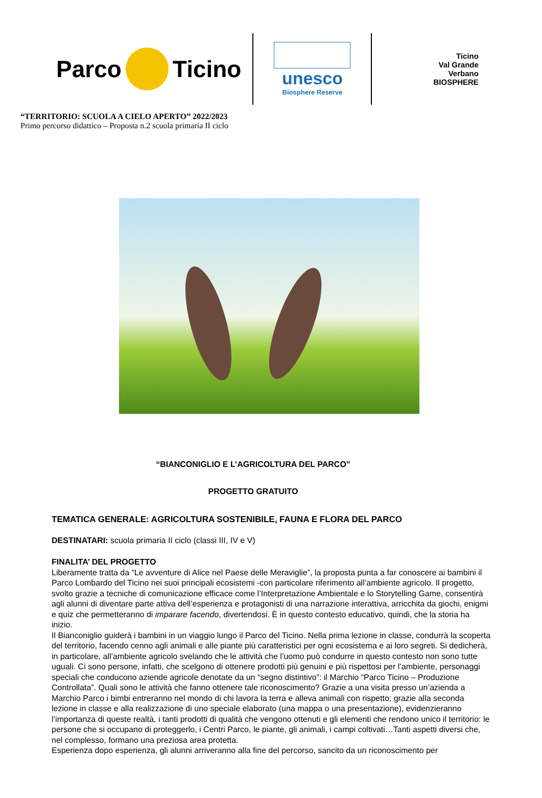Parco Ticino
unesco
Biosphere Reserve
Ticino
Val Grande
Verbano
BIOSPHERE
“TERRITORIO: SCUOLA A CIELO APERTO” 2022/2023
Primo percorso didattico – Proposta n.2 scuola primaria II ciclo
“BIANCONIGLIO E L’AGRICOLTURA DEL PARCO”
PROGETTO GRATUITO
TEMATICA GENERALE: AGRICOLTURA SOSTENIBILE, FAUNA E FLORA DEL PARCO
DESTINATARI: scuola primaria II ciclo (classi III, IV e V)
FINALITA’ DEL PROGETTO
Liberamente tratta da “Le avventure di Alice nel Paese delle Meraviglie”, la proposta punta a far conoscere ai bambini il Parco Lombardo del Ticino nei suoi principali ecosistemi -con particolare riferimento all’ambiente agricolo. Il progetto, svolto grazie a tecniche di comunicazione efficace come l’Interpretazione Ambientale e lo Storytelling Game, consentirà agli alunni di diventare parte attiva dell’esperienza e protagonisti di una narrazione interattiva, arricchita da giochi, enigmi e quiz che permetteranno di imparare facendo, divertendosi. È in questo contesto educativo, quindi, che la storia ha inizio.
Il Bianconiglio guiderà i bambini in un viaggio lungo il Parco del Ticino. Nella prima lezione in classe, condurrà la scoperta del territorio, facendo cenno agli animali e alle piante più caratteristici per ogni ecosistema e ai loro segreti. Si dedicherà, in particolare, all’ambiente agricolo svelando che le attività che l’uomo può condurre in questo contesto non sono tutte uguali. Ci sono persone, infatti, che scelgono di ottenere prodotti più genuini e più rispettosi per l’ambiente, personaggi speciali che conducono aziende agricole denotate da un “segno distintivo”: il Marchio “Parco Ticino – Produzione Controllata”. Quali sono le attività che fanno ottenere tale riconoscimento? Grazie a una visita presso un’azienda a Marchio Parco i bimbi entreranno nel mondo di chi lavora la terra e alleva animali con rispetto; grazie alla seconda lezione in classe e alla realizzazione di uno speciale elaborato (una mappa o una presentazione), evidenzieranno l’importanza di queste realtà, i tanti prodotti di qualità che vengono ottenuti e gli elementi che rendono unico il territorio: le persone che si occupano di proteggerlo, i Centri Parco, le piante, gli animali, i campi coltivati…Tanti aspetti diversi che, nel complesso, formano una preziosa area protetta.
Esperienza dopo esperienza, gli alunni arriveranno alla fine del percorso, sancito da un riconoscimento per